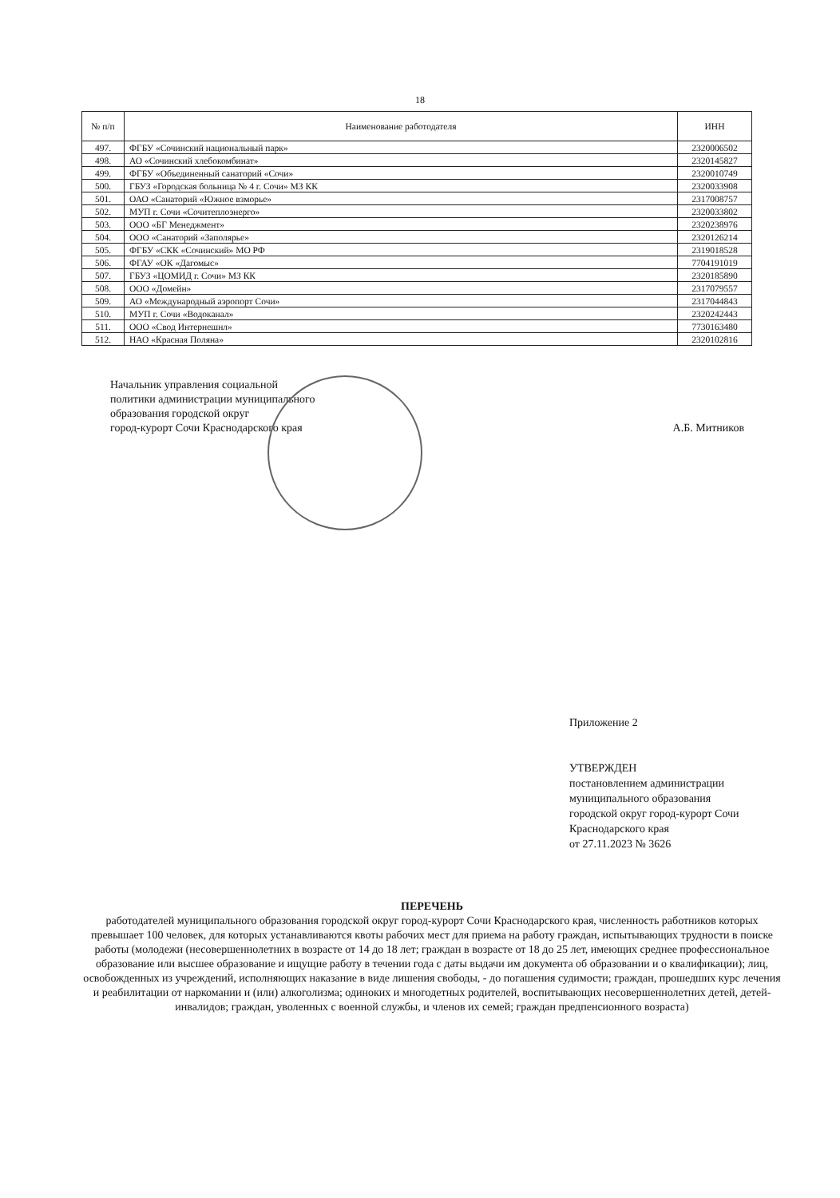18
| № п/п | Наименование работодателя | ИНН |
| --- | --- | --- |
| 497. | ФГБУ «Сочинский национальный парк» | 2320006502 |
| 498. | АО «Сочинский хлебокомбинат» | 2320145827 |
| 499. | ФГБУ «Объединенный санаторий «Сочи» | 2320010749 |
| 500. | ГБУЗ «Городская больница № 4 г. Сочи» МЗ КК | 2320033908 |
| 501. | ОАО «Санаторий «Южное взморье» | 2317008757 |
| 502. | МУП г. Сочи «Сочитеплоэнерго» | 2320033802 |
| 503. | ООО «БГ Менеджмент» | 2320238976 |
| 504. | ООО «Санаторий «Заполярье» | 2320126214 |
| 505. | ФГБУ «СКК «Сочинский» МО РФ | 2319018528 |
| 506. | ФГАУ «ОК «Дагомыс» | 7704191019 |
| 507. | ГБУЗ «ЦОМИД г. Сочи» МЗ КК | 2320185890 |
| 508. | ООО «Домейн» | 2317079557 |
| 509. | АО «Международный аэропорт Сочи» | 2317044843 |
| 510. | МУП г. Сочи «Водоканал» | 2320242443 |
| 511. | ООО «Свод Интернешнл» | 7730163480 |
| 512. | НАО «Красная Поляна» | 2320102816 |
Начальник управления социальной
политики администрации муниципального
образования городской округ
город-курорт Сочи Краснодарского края
А.Б. Митников
Приложение 2
УТВЕРЖДЕН
постановлением администрации
муниципального образования
городской округ город-курорт Сочи
Краснодарского края
от 27.11.2023 № 3626
ПЕРЕЧЕНЬ
работодателей муниципального образования городской округ город-курорт Сочи Краснодарского края, численность работников которых превышает 100 человек, для которых устанавливаются квоты рабочих мест для приема на работу граждан, испытывающих трудности в поиске работы (молодежи (несовершеннолетних в возрасте от 14 до 18 лет; граждан в возрасте от 18 до 25 лет, имеющих среднее профессиональное образование или высшее образование и ищущие работу в течении года с даты выдачи им документа об образовании и о квалификации); лиц, освобожденных из учреждений, исполняющих наказание в виде лишения свободы, - до погашения судимости; граждан, прошедших курс лечения и реабилитации от наркомании и (или) алкоголизма; одиноких и многодетных родителей, воспитывающих несовершеннолетних детей, детей-инвалидов; граждан, уволенных с военной службы, и членов их семей; граждан предпенсионного возраста)